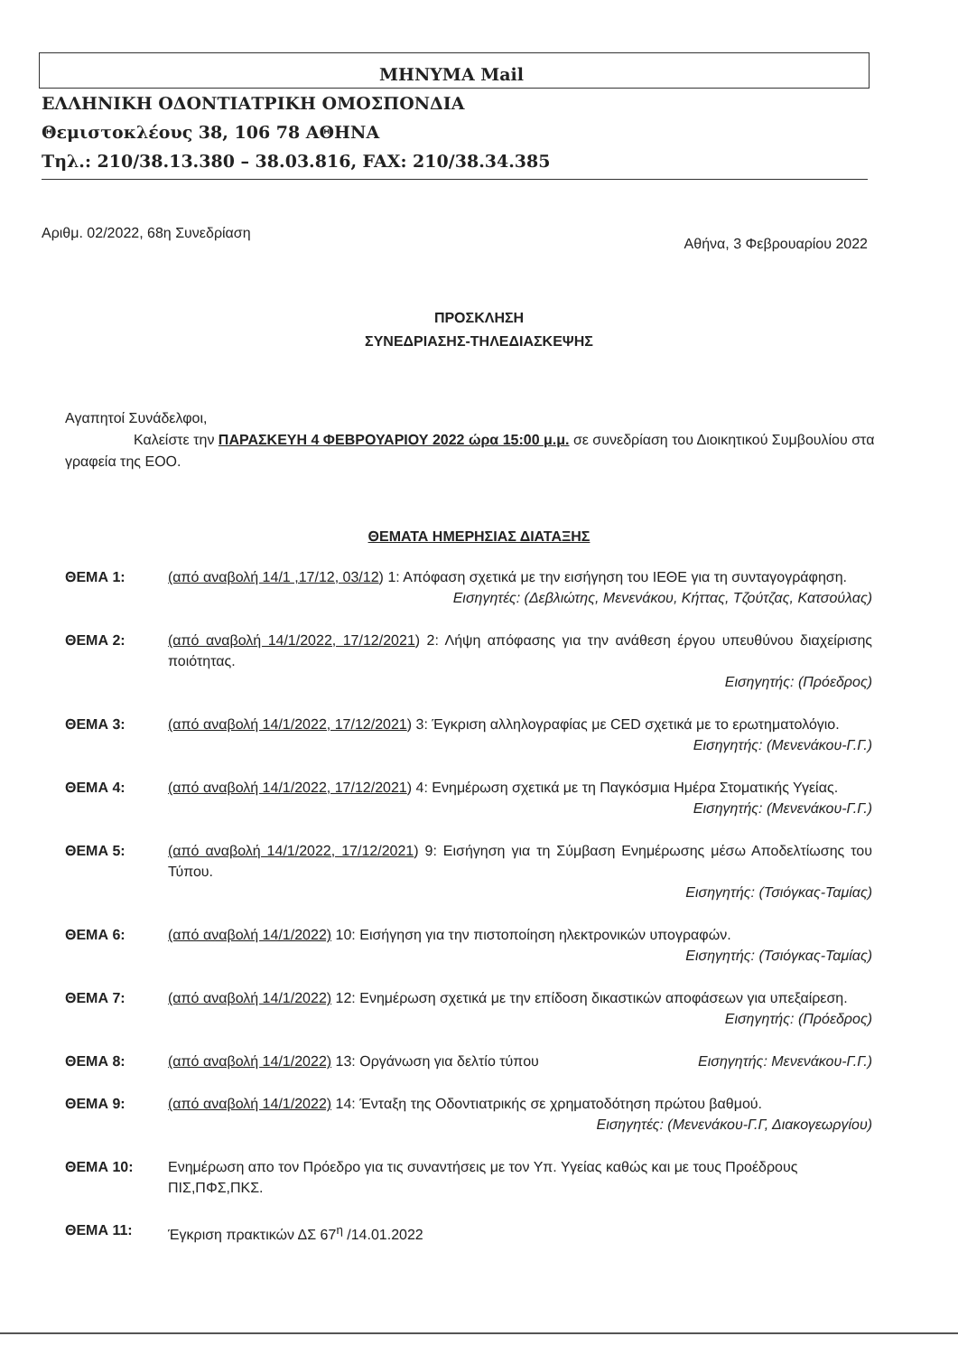ΜΗΝΥΜΑ Mail
ΕΛΛΗΝΙΚΗ ΟΔΟΝΤΙΑΤΡΙΚΗ ΟΜΟΣΠΟΝΔΙΑ
Θεμιστοκλέους 38, 106 78 ΑΘΗΝΑ
Τηλ.: 210/38.13.380 – 38.03.816, FAX: 210/38.34.385
Αριθμ. 02/2022, 68η Συνεδρίαση Αθήνα, 3 Φεβρουαρίου 2022
ΠΡΟΣΚΛΗΣΗ
ΣΥΝΕΔΡΙΑΣΗΣ-ΤΗΛΕΔΙΑΣΚΕΨΗΣ
Αγαπητοί Συνάδελφοι,
Καλείστε την ΠΑΡΑΣΚΕΥΗ 4 ΦΕΒΡΟΥΑΡΙΟΥ 2022 ώρα 15:00 μ.μ. σε συνεδρίαση του Διοικητικού Συμβουλίου στα γραφεία της ΕΟΟ.
ΘΕΜΑΤΑ ΗΜΕΡΗΣΙΑΣ ΔΙΑΤΑΞΗΣ
ΘΕΜΑ 1: (από αναβολή 14/1 ,17/12, 03/12) 1: Απόφαση σχετικά με την εισήγηση του ΙΕΘΕ για τη συνταγογράφηση.
Εισηγητές: (Δεβλιώτης, Μενενάκου, Κήττας, Τζούτζας, Κατσούλας)
ΘΕΜΑ 2: (από αναβολή 14/1/2022, 17/12/2021) 2: Λήψη απόφασης για την ανάθεση έργου υπευθύνου διαχείρισης ποιότητας.
Εισηγητής: (Πρόεδρος)
ΘΕΜΑ 3: (από αναβολή 14/1/2022, 17/12/2021) 3: Έγκριση αλληλογραφίας με CED σχετικά με το ερωτηματολόγιο.
Εισηγητής: (Μενενάκου-Γ.Γ.)
ΘΕΜΑ 4: (από αναβολή 14/1/2022, 17/12/2021) 4: Ενημέρωση σχετικά με τη Παγκόσμια Ημέρα Στοματικής Υγείας.
Εισηγητής: (Μενενάκου-Γ.Γ.)
ΘΕΜΑ 5: (από αναβολή 14/1/2022, 17/12/2021) 9: Εισήγηση για τη Σύμβαση Ενημέρωσης μέσω Αποδελτίωσης του Τύπου.
Εισηγητής: (Τσιόγκας-Ταμίας)
ΘΕΜΑ 6: (από αναβολή 14/1/2022) 10: Εισήγηση για την πιστοποίηση ηλεκτρονικών υπογραφών.
Εισηγητής: (Τσιόγκας-Ταμίας)
ΘΕΜΑ 7: (από αναβολή 14/1/2022) 12: Ενημέρωση σχετικά με την επίδοση δικαστικών αποφάσεων για υπεξαίρεση.
Εισηγητής: (Πρόεδρος)
ΘΕΜΑ 8: (από αναβολή 14/1/2022) 13: Οργάνωση για δελτίο τύπου Εισηγητής: Μενενάκου-Γ.Γ.)
ΘΕΜΑ 9: (από αναβολή 14/1/2022) 14: Ένταξη της Οδοντιατρικής σε χρηματοδότηση πρώτου βαθμού.
Εισηγητές: (Μενενάκου-Γ.Γ, Διακογεωργίου)
ΘΕΜΑ 10: Ενημέρωση απο τον Πρόεδρο για τις συναντήσεις με τον Υπ. Υγείας καθώς και με τους Προέδρους ΠΙΣ,ΠΦΣ,ΠΚΣ.
ΘΕΜΑ 11: Έγκριση πρακτικών ΔΣ 67<sup>η</sup> /14.01.2022